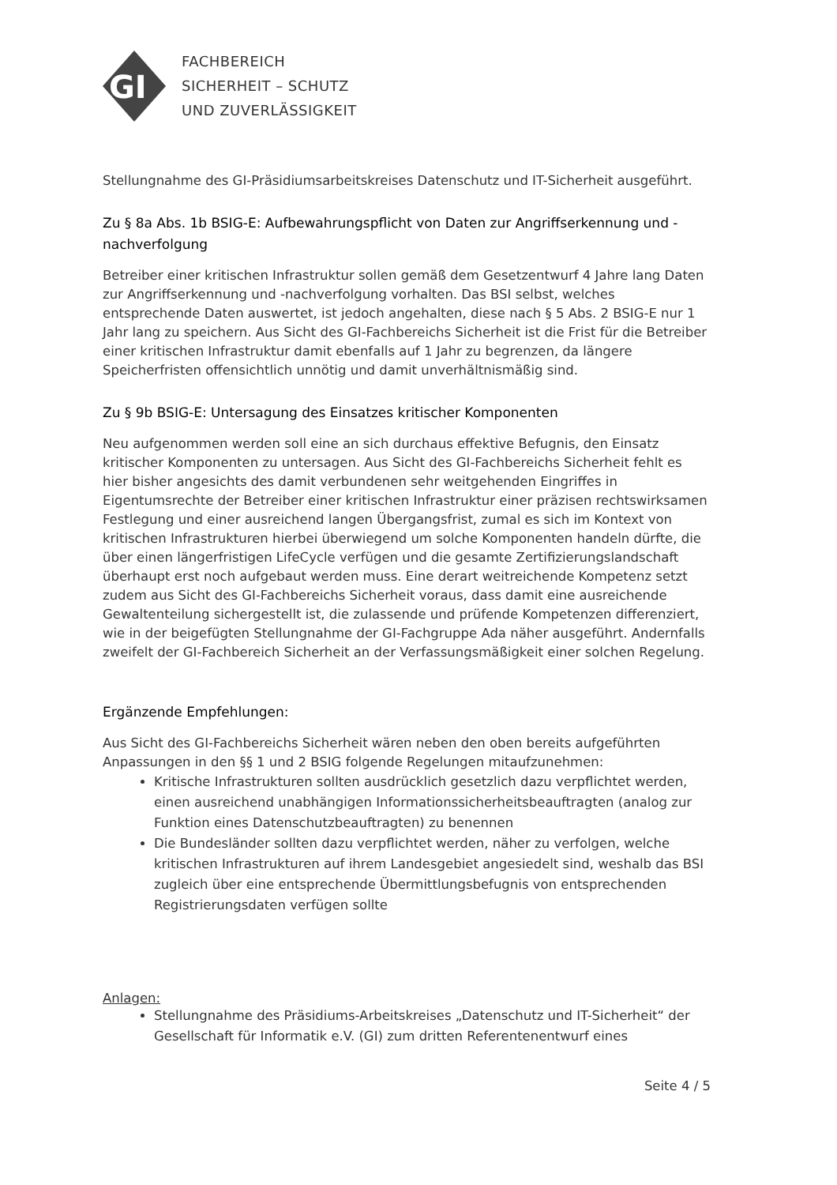GI
FACHBEREICH
SICHERHEIT – SCHUTZ
UND ZUVERLÄSSIGKEIT
Stellungnahme des GI-Präsidiumsarbeitskreises Datenschutz und IT-Sicherheit ausgeführt.
Zu § 8a Abs. 1b BSIG-E: Aufbewahrungspflicht von Daten zur Angriffserkennung und -nachverfolgung
Betreiber einer kritischen Infrastruktur sollen gemäß dem Gesetzentwurf 4 Jahre lang Daten zur Angriffserkennung und -nachverfolgung vorhalten. Das BSI selbst, welches entsprechende Daten auswertet, ist jedoch angehalten, diese nach § 5 Abs. 2 BSIG-E nur 1 Jahr lang zu speichern. Aus Sicht des GI-Fachbereichs Sicherheit ist die Frist für die Betreiber einer kritischen Infrastruktur damit ebenfalls auf 1 Jahr zu begrenzen, da längere Speicherfristen offensichtlich unnötig und damit unverhältnismäßig sind.
Zu § 9b BSIG-E: Untersagung des Einsatzes kritischer Komponenten
Neu aufgenommen werden soll eine an sich durchaus effektive Befugnis, den Einsatz kritischer Komponenten zu untersagen. Aus Sicht des GI-Fachbereichs Sicherheit fehlt es hier bisher angesichts des damit verbundenen sehr weitgehenden Eingriffes in Eigentumsrechte der Betreiber einer kritischen Infrastruktur einer präzisen rechtswirksamen Festlegung und einer ausreichend langen Übergangsfrist, zumal es sich im Kontext von kritischen Infrastrukturen hierbei überwiegend um solche Komponenten handeln dürfte, die über einen längerfristigen LifeCycle verfügen und die gesamte Zertifizierungslandschaft überhaupt erst noch aufgebaut werden muss. Eine derart weitreichende Kompetenz setzt zudem aus Sicht des GI-Fachbereichs Sicherheit voraus, dass damit eine ausreichende Gewaltenteilung sichergestellt ist, die zulassende und prüfende Kompetenzen differenziert, wie in der beigefügten Stellungnahme der GI-Fachgruppe Ada näher ausgeführt. Andernfalls zweifelt der GI-Fachbereich Sicherheit an der Verfassungsmäßigkeit einer solchen Regelung.
Ergänzende Empfehlungen:
Aus Sicht des GI-Fachbereichs Sicherheit wären neben den oben bereits aufgeführten Anpassungen in den §§ 1 und 2 BSIG folgende Regelungen mitaufzunehmen:
Kritische Infrastrukturen sollten ausdrücklich gesetzlich dazu verpflichtet werden, einen ausreichend unabhängigen Informationssicherheitsbeauftragten (analog zur Funktion eines Datenschutzbeauftragten) zu benennen
Die Bundesländer sollten dazu verpflichtet werden, näher zu verfolgen, welche kritischen Infrastrukturen auf ihrem Landesgebiet angesiedelt sind, weshalb das BSI zugleich über eine entsprechende Übermittlungsbefugnis von entsprechenden Registrierungsdaten verfügen sollte
Anlagen:
Stellungnahme des Präsidiums-Arbeitskreises „Datenschutz und IT-Sicherheit“ der Gesellschaft für Informatik e.V. (GI) zum dritten Referentenentwurf eines
Seite 4 / 5